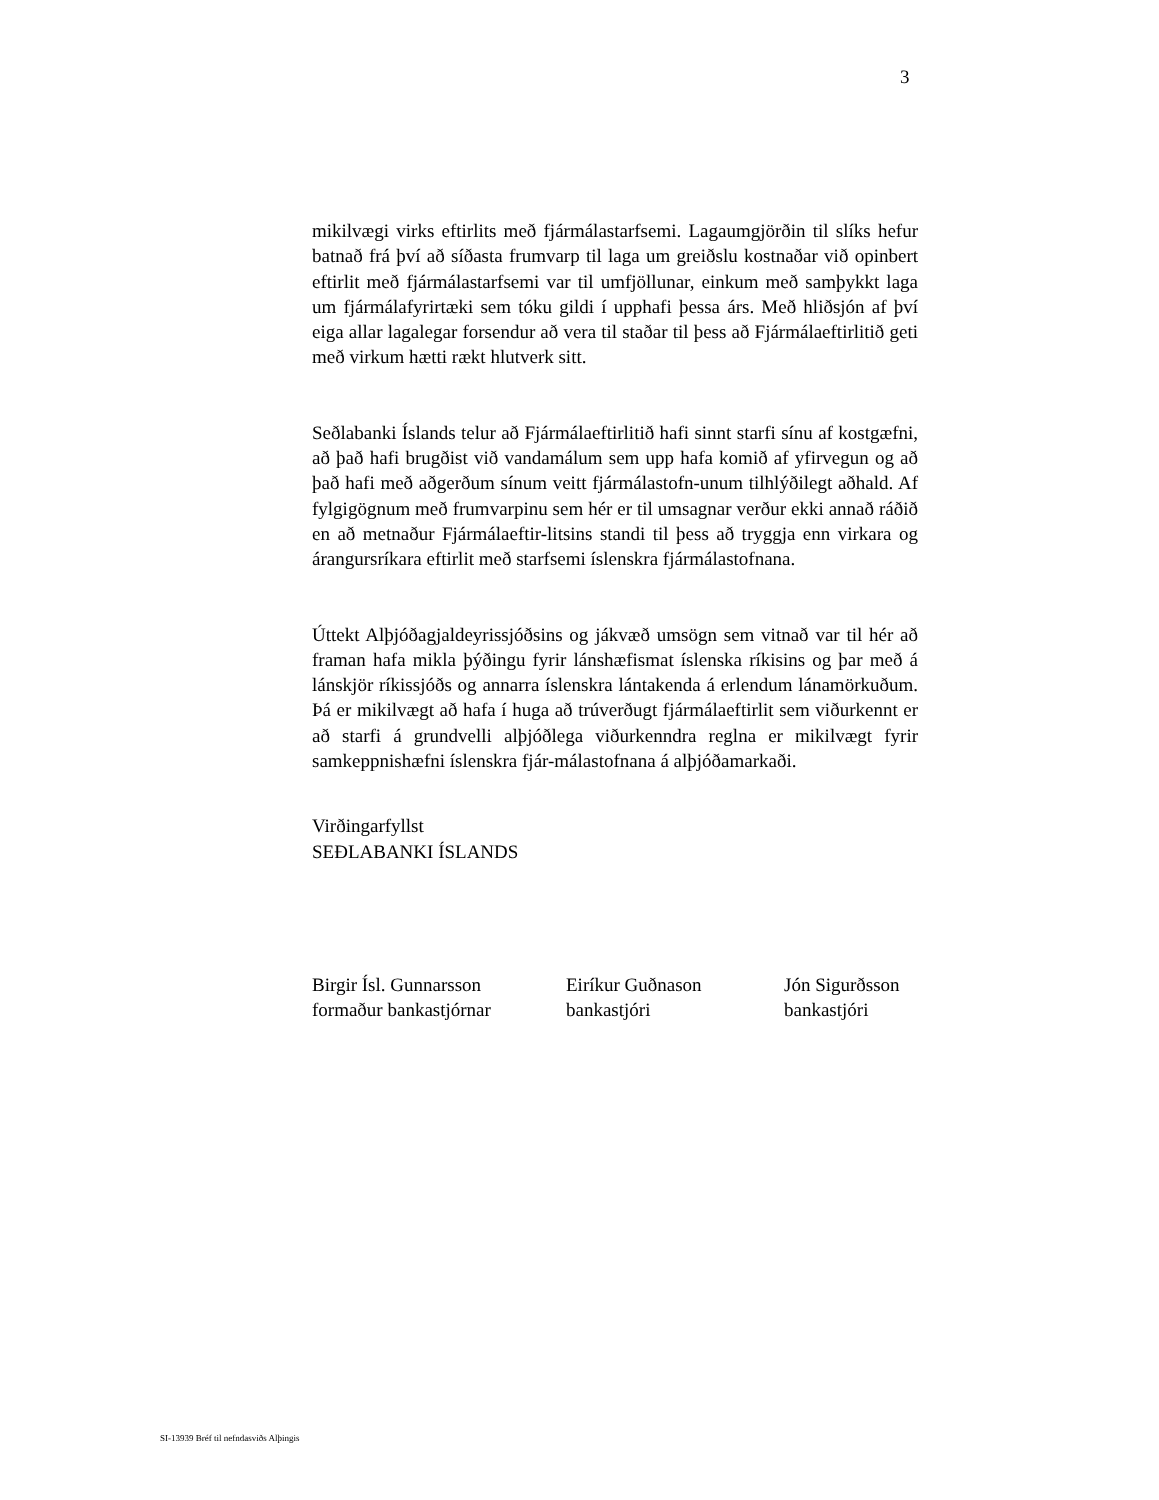3
mikilvægi virks eftirlits með fjármálastarfsemi. Lagaumgjörðin til slíks hefur batnað frá því að síðasta frumvarp til laga um greiðslu kostnaðar við opinbert eftirlit með fjármálastarfsemi var til umfjöllunar, einkum með samþykkt laga um fjármálafyrirtæki sem tóku gildi í upphafi þessa árs. Með hliðsjón af því eiga allar lagalegar forsendur að vera til staðar til þess að Fjármálaeftirlitið geti með virkum hætti rækt hlutverk sitt.
Seðlabanki Íslands telur að Fjármálaeftirlitið hafi sinnt starfi sínu af kostgæfni, að það hafi brugðist við vandamálum sem upp hafa komið af yfirvegun og að það hafi með aðgerðum sínum veitt fjármálastofn-unum tilhlýðilegt aðhald. Af fylgigögnum með frumvarpinu sem hér er til umsagnar verður ekki annað ráðið en að metnaður Fjármálaeftir-litsins standi til þess að tryggja enn virkara og árangursríkara eftirlit með starfsemi íslenskra fjármálastofnana.
Úttekt Alþjóðagjaldeyrissjóðsins og jákvæð umsögn sem vitnað var til hér að framan hafa mikla þýðingu fyrir lánshæfismat íslenska ríkisins og þar með á lánskjör ríkissjóðs og annarra íslenskra lántakenda á erlendum lánamörkuðum. Þá er mikilvægt að hafa í huga að trúverðugt fjármálaeftirlit sem viðurkennt er að starfi á grundvelli alþjóðlega viðurkenndra reglna er mikilvægt fyrir samkeppnishæfni íslenskra fjár-málastofnana á alþjóðamarkaði.
Virðingarfyllst
SEÐLABANKI ÍSLANDS
Birgir Ísl. Gunnarsson
formaður bankastjórnar
Eiríkur Guðnason
bankastjóri
Jón Sigurðsson
bankastjóri
SI-13939 Bréf til nefndasviðs Alþingis